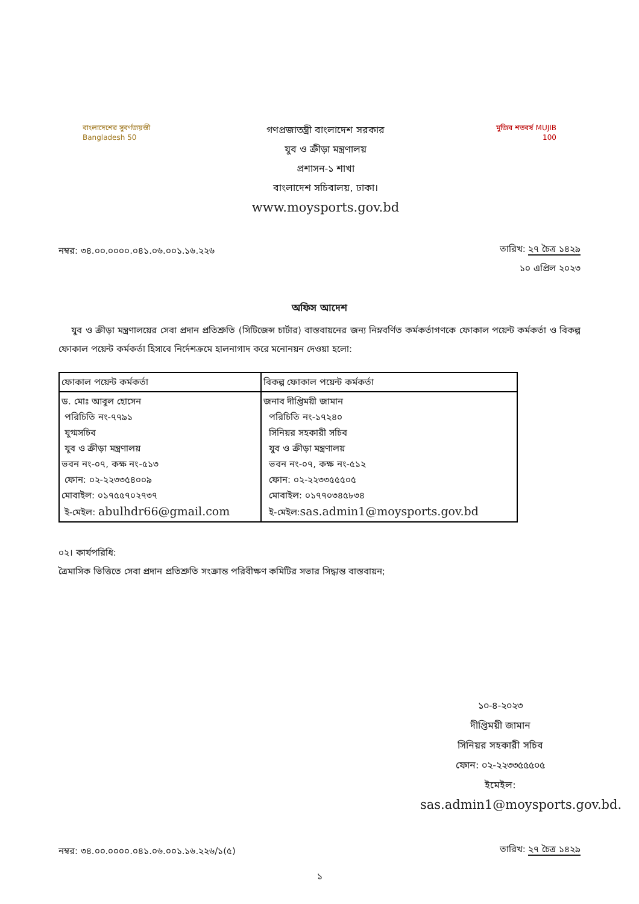বাংলাদেশের সুবর্ণজয়ন্তী Bangladesh 50
গণপ্রজাতন্ত্রী বাংলাদেশ সরকার
যুব ও ক্রীড়া মন্ত্রণালয়
প্রশাসন-১ শাখা
বাংলাদেশ সচিবালয়, ঢাকা।
www.moysports.gov.bd
মুজিব শতবর্ষ MUJIB 100
নম্বর: ৩৪.০০.০০০০.০৪১.০৬.০০১.১৬.২২৬
তারিখ: ২৭ চৈত্র ১৪২৯
১০ এপ্রিল ২০২৩
অফিস আদেশ
যুব ও ক্রীড়া মন্ত্রণালয়ের সেবা প্রদান প্রতিশ্রুতি (সিটিজেন্স চার্টার) বাস্তবায়নের জন্য নিম্নবর্ণিত কর্মকর্তাগণকে ফোকাল পয়েন্ট কর্মকর্তা ও বিকল্প ফোকাল পয়েন্ট কর্মকর্তা হিসাবে নির্দেশক্রমে হালনাগাদ করে মনোনয়ন দেওয়া হলো:
| ফোকাল পয়েন্ট কর্মকর্তা | বিকল্প ফোকাল পয়েন্ট কর্মকর্তা |
| --- | --- |
| ড. মোঃ আবুল হোসেন পরিচিতি নং-৭৭৯১ যুগ্মসচিব যুব ও ক্রীড়া মন্ত্রণালয় ভবন নং-০৭, কক্ষ নং-৫১৩ ফোন: ০২-২২৩৩৫৪০০৯ মোবাইল: ০১৭৫৫৭০২৭৩৭ ই-মেইল: abulhdr66@gmail.com | জনাব দীপ্তিময়ী জামান পরিচিতি নং-১৭২৪০ সিনিয়র সহকারী সচিব যুব ও ক্রীড়া মন্ত্রণালয় ভবন নং-০৭, কক্ষ নং-৫১২ ফোন: ০২-২২৩৩৫৫৫০৫ মোবাইল: ০১৭৭০৩৪৫৮৩৪ ই-মেইল: sas.admin1@moysports.gov.bd |
০২। কার্যপরিধি:
ত্রৈমাসিক ভিত্তিতে সেবা প্রদান প্রতিশ্রুতি সংক্রান্ত পরিবীক্ষণ কমিটির সভার সিদ্ধান্ত বাস্তবায়ন;
১০-৪-২০২৩
দীপ্তিময়ী জামান
সিনিয়র সহকারী সচিব
ফোন: ০২-২২৩৩৫৫৫০৫
ইমেইল:
sas.admin1@moysports.gov.bd.
নম্বর: ৩৪.০০.০০০০.০৪১.০৬.০০১.১৬.২২৬/১(৫)
তারিখ: ২৭ চৈত্র ১৪২৯
১